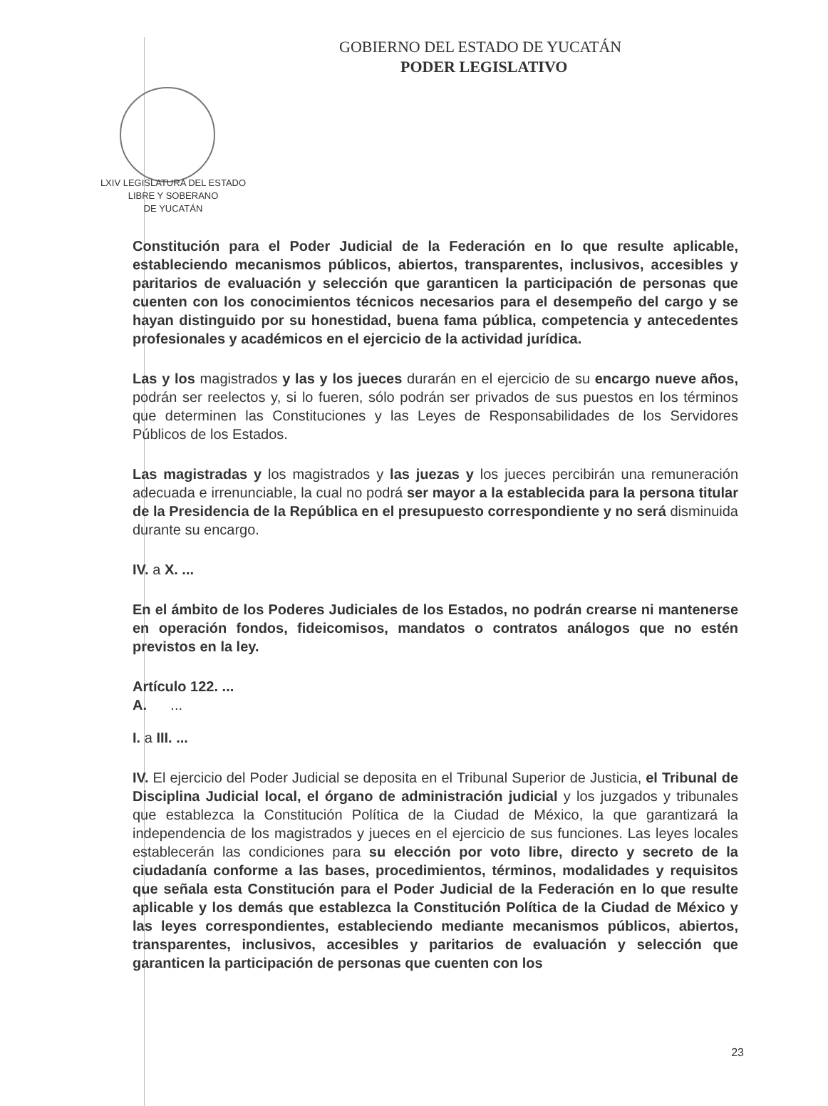GOBIERNO DEL ESTADO DE YUCATÁN
PODER LEGISLATIVO
LXIV LEGISLATURA DEL ESTADO
LIBRE Y SOBERANO
DE YUCATÁN
Constitución para el Poder Judicial de la Federación en lo que resulte aplicable, estableciendo mecanismos públicos, abiertos, transparentes, inclusivos, accesibles y paritarios de evaluación y selección que garanticen la participación de personas que cuenten con los conocimientos técnicos necesarios para el desempeño del cargo y se hayan distinguido por su honestidad, buena fama pública, competencia y antecedentes profesionales y académicos en el ejercicio de la actividad jurídica.
Las y los magistrados y las y los jueces durarán en el ejercicio de su encargo nueve años, podrán ser reelectos y, si lo fueren, sólo podrán ser privados de sus puestos en los términos que determinen las Constituciones y las Leyes de Responsabilidades de los Servidores Públicos de los Estados.
Las magistradas y los magistrados y las juezas y los jueces percibirán una remuneración adecuada e irrenunciable, la cual no podrá ser mayor a la establecida para la persona titular de la Presidencia de la República en el presupuesto correspondiente y no será disminuida durante su encargo.
IV. a X. ...
En el ámbito de los Poderes Judiciales de los Estados, no podrán crearse ni mantenerse en operación fondos, fideicomisos, mandatos o contratos análogos que no estén previstos en la ley.
Artículo 122. ...
A. ...
I. a III. ...
IV. El ejercicio del Poder Judicial se deposita en el Tribunal Superior de Justicia, el Tribunal de Disciplina Judicial local, el órgano de administración judicial y los juzgados y tribunales que establezca la Constitución Política de la Ciudad de México, la que garantizará la independencia de los magistrados y jueces en el ejercicio de sus funciones. Las leyes locales establecerán las condiciones para su elección por voto libre, directo y secreto de la ciudadanía conforme a las bases, procedimientos, términos, modalidades y requisitos que señala esta Constitución para el Poder Judicial de la Federación en lo que resulte aplicable y los demás que establezca la Constitución Política de la Ciudad de México y las leyes correspondientes, estableciendo mediante mecanismos públicos, abiertos, transparentes, inclusivos, accesibles y paritarios de evaluación y selección que garanticen la participación de personas que cuenten con los
23